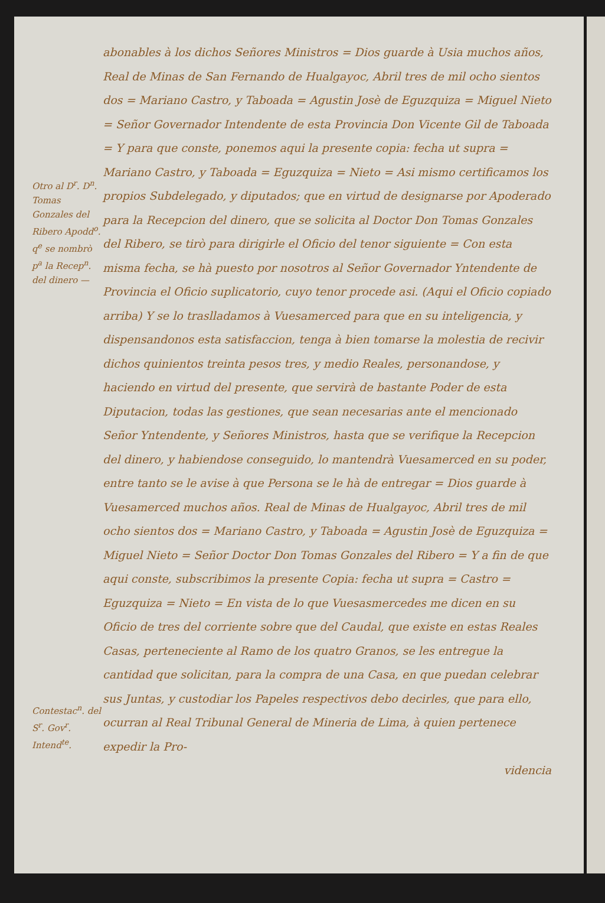Otro al D<sup>r</sup>. D<sup>n</sup>. Tomas Gonzales del Ribero Apodd<sup>o</sup>. q<sup>e</sup> se nombrò p<sup>a</sup> la Recep<sup>n</sup>. del dinero —
Contestac<sup>n</sup>. del S<sup>r</sup>. Gov<sup>r</sup>. Intend<sup>te</sup>.
abonables à los dichos Señores Ministros = Dios guarde à Usia muchos años, Real de Minas de San Fernando de Hualgayoc, Abril tres de mil ocho sientos dos = Mariano Castro, y Taboada = Agustin Josè de Eguzquiza = Miguel Nieto = Señor Governador Intendente de esta Provincia Don Vicente Gil de Taboada = Y para que conste, ponemos aqui la presente copia: fecha ut supra = Mariano Castro, y Taboada = Eguzquiza = Nieto = Asi mismo certificamos los propios Subdelegado, y diputados; que en virtud de designarse por Apoderado para la Recepcion del dinero, que se solicita al Doctor Don Tomas Gonzales del Ribero, se tirò para dirigirle el Oficio del tenor siguiente = Con esta misma fecha, se hà puesto por nosotros al Señor Governador Yntendente de Provincia el Oficio suplicatorio, cuyo tenor procede asi. (Aqui el Oficio copiado arriba) Y se lo traslladamos à Vuesamerced para que en su inteligencia, y dispensandonos esta satisfaccion, tenga à bien tomarse la molestia de recivir dichos quinientos treinta pesos tres, y medio Reales, personandose, y haciendo en virtud del presente, que servirà de bastante Poder de esta Diputacion, todas las gestiones, que sean necesarias ante el mencionado Señor Yntendente, y Señores Ministros, hasta que se verifique la Recepcion del dinero, y habiendose conseguido, lo mantendrà Vuesamerced en su poder, entre tanto se le avise à que Persona se le hà de entregar = Dios guarde à Vuesamerced muchos años. Real de Minas de Hualgayoc, Abril tres de mil ocho sientos dos = Mariano Castro, y Taboada = Agustin Josè de Eguzquiza = Miguel Nieto = Señor Doctor Don Tomas Gonzales del Ribero = Y a fin de que aqui conste, subscribimos la presente Copia: fecha ut supra = Castro = Eguzquiza = Nieto = En vista de lo que Vuesasmercedes me dicen en su Oficio de tres del corriente sobre que del Caudal, que existe en estas Reales Casas, perteneciente al Ramo de los quatro Granos, se les entregue la cantidad que solicitan, para la compra de una Casa, en que puedan celebrar sus Juntas, y custodiar los Papeles respectivos debo decirles, que para ello, ocurran al Real Tribunal General de Mineria de Lima, à quien pertenece expedir la Pro-
videncia